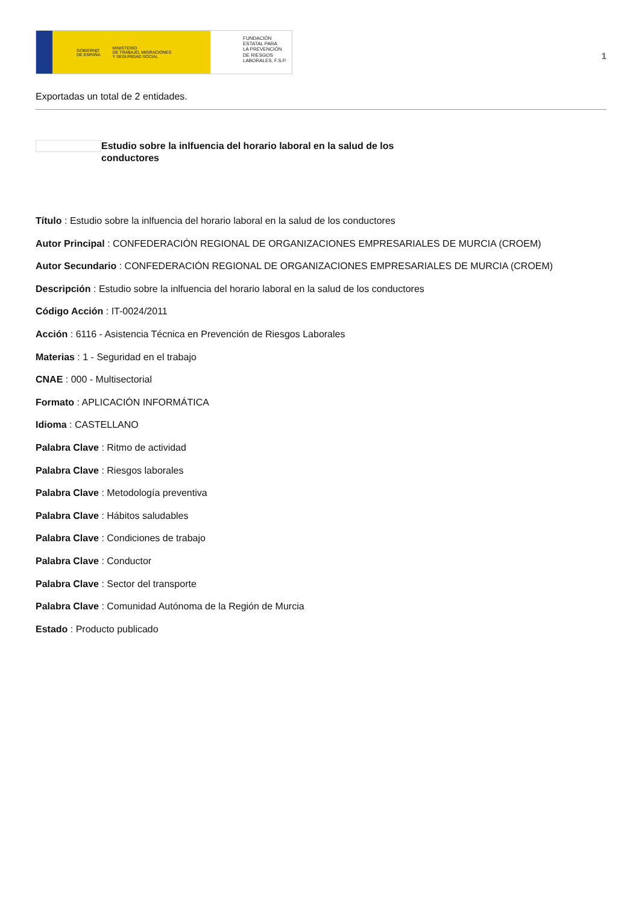GOBIERNO
DE ESPAÑA MINISTERIO
DE TRABAJO, MIGRACIONES
Y SEGURIDAD SOCIAL
FUNDACIÓN
ESTATAL PARA
LA PREVENCIÓN
DE RIESGOS
LABORALES, F.S.P.
1
Exportadas un total de 2 entidades.
Estudio sobre la inlfuencia del horario laboral en la salud de los conductores
Título : Estudio sobre la inlfuencia del horario laboral en la salud de los conductores
Autor Principal : CONFEDERACIÓN REGIONAL DE ORGANIZACIONES EMPRESARIALES DE MURCIA (CROEM)
Autor Secundario : CONFEDERACIÓN REGIONAL DE ORGANIZACIONES EMPRESARIALES DE MURCIA (CROEM)
Descripción : Estudio sobre la inlfuencia del horario laboral en la salud de los conductores
Código Acción : IT-0024/2011
Acción : 6116 - Asistencia Técnica en Prevención de Riesgos Laborales
Materias : 1 - Seguridad en el trabajo
CNAE : 000 - Multisectorial
Formato : APLICACIÓN INFORMÁTICA
Idioma : CASTELLANO
Palabra Clave : Ritmo de actividad
Palabra Clave : Riesgos laborales
Palabra Clave : Metodología preventiva
Palabra Clave : Hábitos saludables
Palabra Clave : Condiciones de trabajo
Palabra Clave : Conductor
Palabra Clave : Sector del transporte
Palabra Clave : Comunidad Autónoma de la Región de Murcia
Estado : Producto publicado